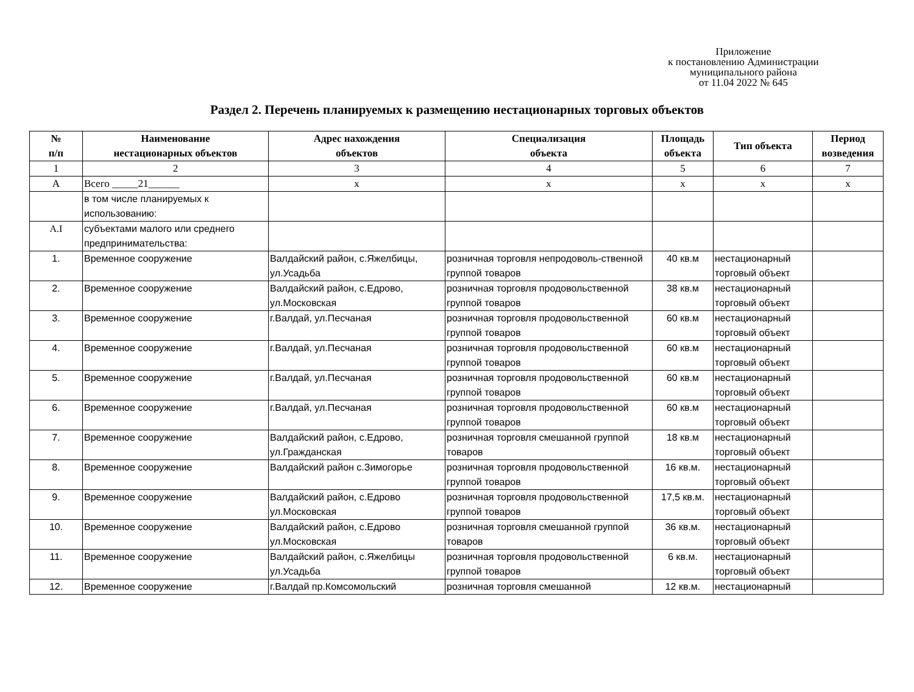Приложение
к постановлению Администрации
муниципального района
от 11.04 2022 № 645
Раздел 2. Перечень планируемых к размещению нестационарных торговых объектов
| № п/п | Наименование нестационарных объектов | Адрес нахождения объектов | Специализация объекта | Площадь объекта | Тип объекта | Период возведения |
| --- | --- | --- | --- | --- | --- | --- |
| 1 | 2 | 3 | 4 | 5 | 6 | 7 |
| А | Всего _____21______ | х | х | х | х | х |
| | в том числе планируемых к использованию: | | | | | |
| А.I | субъектами малого или среднего предпринимательства: | | | | | |
| 1. | Временное сооружение | Валдайский район, с.Яжелбицы, ул.Усадьба | розничная торговля непродоволь-ственной группой товаров | 40 кв.м | нестационарный торговый объект | |
| 2. | Временное сооружение | Валдайский район, с.Едрово, ул.Московская | розничная торговля продовольственной группой товаров | 38 кв.м | нестационарный торговый объект | |
| 3. | Временное сооружение | г.Валдай, ул.Песчаная | розничная торговля продовольственной группой товаров | 60 кв.м | нестационарный торговый объект | |
| 4. | Временное сооружение | г.Валдай, ул.Песчаная | розничная торговля продовольственной группой товаров | 60 кв.м | нестационарный торговый объект | |
| 5. | Временное сооружение | г.Валдай, ул.Песчаная | розничная торговля продовольственной группой товаров | 60 кв.м | нестационарный торговый объект | |
| 6. | Временное сооружение | г.Валдай, ул.Песчаная | розничная торговля продовольственной группой товаров | 60 кв.м | нестационарный торговый объект | |
| 7. | Временное сооружение | Валдайский район, с.Едрово, ул.Гражданская | розничная торговля смешанной группой товаров | 18 кв.м | нестационарный торговый объект | |
| 8. | Временное сооружение | Валдайский район с.Зимогорье | розничная торговля продовольственной группой товаров | 16 кв.м. | нестационарный торговый объект | |
| 9. | Временное сооружение | Валдайский район, с.Едрово ул.Московская | розничная торговля продовольственной группой товаров | 17,5 кв.м. | нестационарный торговый объект | |
| 10. | Временное сооружение | Валдайский район, с.Едрово ул.Московская | розничная торговля смешанной группой товаров | 36 кв.м. | нестационарный торговый объект | |
| 11. | Временное сооружение | Валдайский район, с.Яжелбицы ул.Усадьба | розничная торговля продовольственной группой товаров | 6 кв.м. | нестационарный торговый объект | |
| 12. | Временное сооружение | г.Валдай пр.Комсомольский | розничная торговля смешанной | 12 кв.м. | нестационарный | |